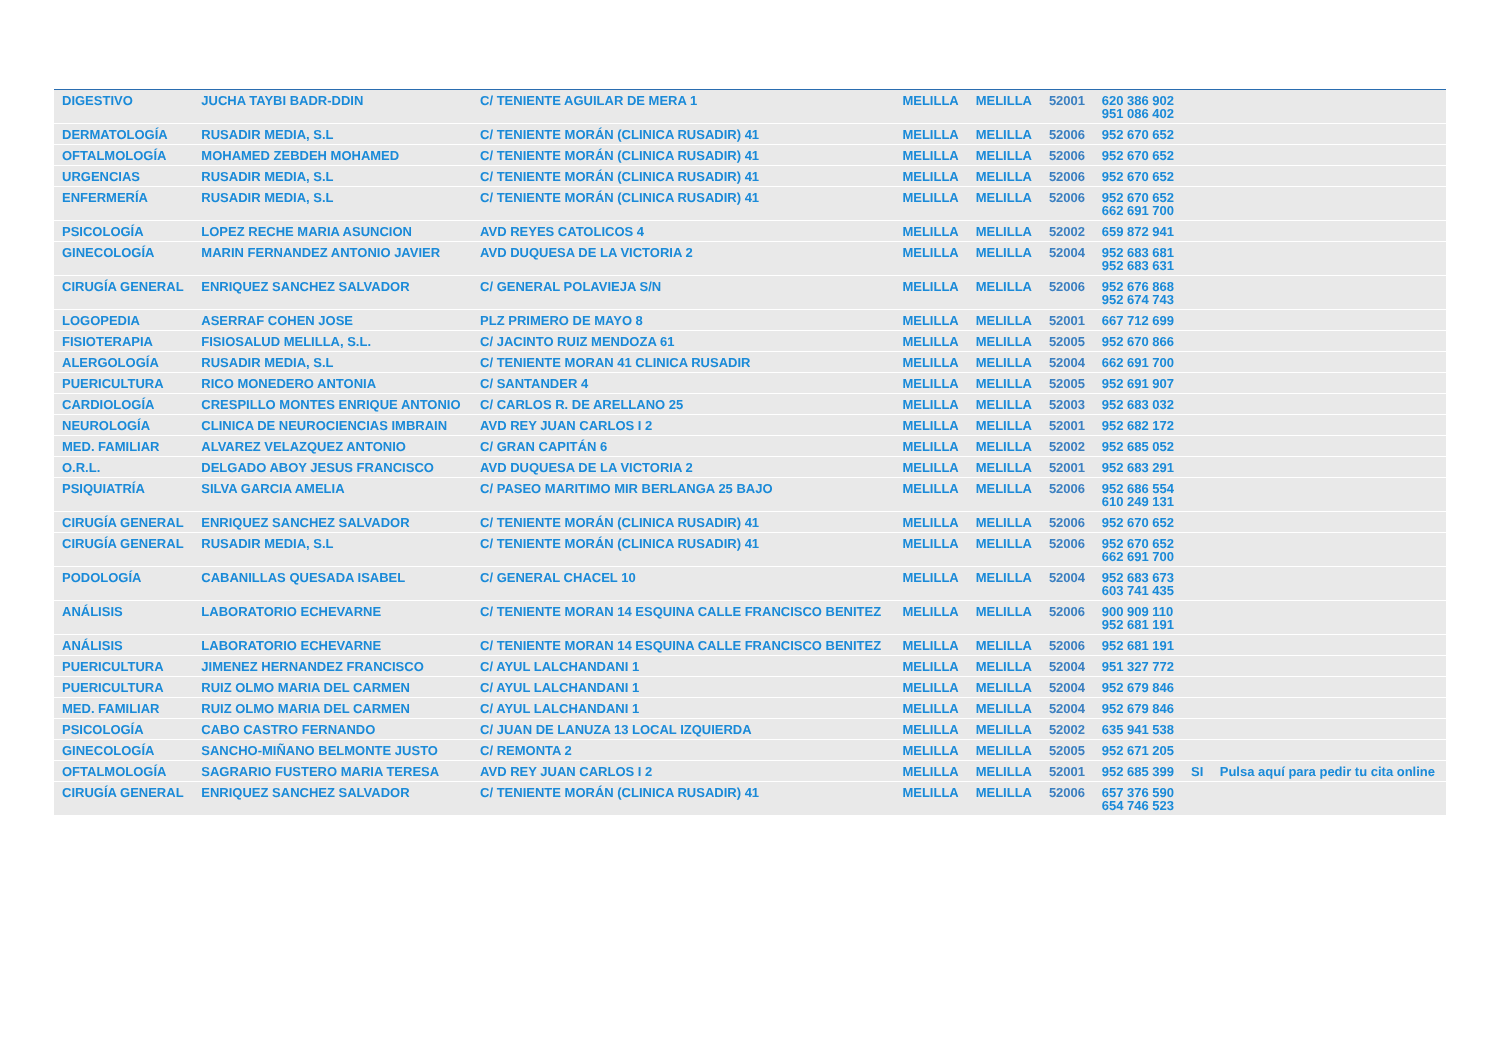| DIGESTIVO | JUCHA TAYBI BADR-DDIN | C/ TENIENTE AGUILAR DE MERA 1 | MELILLA | MELILLA | 52001 | 620 386 902 951 086 402 | | |
| DERMATOLOGÍA | RUSADIR MEDIA, S.L | C/ TENIENTE MORÁN (CLINICA RUSADIR) 41 | MELILLA | MELILLA | 52006 | 952 670 652 | | |
| OFTALMOLOGÍA | MOHAMED ZEBDEH MOHAMED | C/ TENIENTE MORÁN (CLINICA RUSADIR) 41 | MELILLA | MELILLA | 52006 | 952 670 652 | | |
| URGENCIAS | RUSADIR MEDIA, S.L | C/ TENIENTE MORÁN (CLINICA RUSADIR) 41 | MELILLA | MELILLA | 52006 | 952 670 652 | | |
| ENFERMERÍA | RUSADIR MEDIA, S.L | C/ TENIENTE MORÁN (CLINICA RUSADIR) 41 | MELILLA | MELILLA | 52006 | 952 670 652 662 691 700 | | |
| PSICOLOGÍA | LOPEZ RECHE MARIA ASUNCION | AVD REYES CATOLICOS 4 | MELILLA | MELILLA | 52002 | 659 872 941 | | |
| GINECOLOGÍA | MARIN FERNANDEZ ANTONIO JAVIER | AVD DUQUESA DE LA VICTORIA 2 | MELILLA | MELILLA | 52004 | 952 683 681 952 683 631 | | |
| CIRUGÍA GENERAL | ENRIQUEZ SANCHEZ SALVADOR | C/ GENERAL POLAVIEJA S/N | MELILLA | MELILLA | 52006 | 952 676 868 952 674 743 | | |
| LOGOPEDIA | ASERRAF COHEN JOSE | PLZ PRIMERO DE MAYO 8 | MELILLA | MELILLA | 52001 | 667 712 699 | | |
| FISIOTERAPIA | FISIOSALUD MELILLA, S.L. | C/ JACINTO RUIZ MENDOZA 61 | MELILLA | MELILLA | 52005 | 952 670 866 | | |
| ALERGOLOGÍA | RUSADIR MEDIA, S.L | C/ TENIENTE MORAN 41 CLINICA RUSADIR | MELILLA | MELILLA | 52004 | 662 691 700 | | |
| PUERICULTURA | RICO MONEDERO ANTONIA | C/ SANTANDER 4 | MELILLA | MELILLA | 52005 | 952 691 907 | | |
| CARDIOLOGÍA | CRESPILLO MONTES ENRIQUE ANTONIO | C/ CARLOS R. DE ARELLANO 25 | MELILLA | MELILLA | 52003 | 952 683 032 | | |
| NEUROLOGÍA | CLINICA DE NEUROCIENCIAS IMBRAIN | AVD REY JUAN CARLOS I 2 | MELILLA | MELILLA | 52001 | 952 682 172 | | |
| MED. FAMILIAR | ALVAREZ VELAZQUEZ ANTONIO | C/ GRAN CAPITÁN 6 | MELILLA | MELILLA | 52002 | 952 685 052 | | |
| O.R.L. | DELGADO ABOY JESUS FRANCISCO | AVD DUQUESA DE LA VICTORIA 2 | MELILLA | MELILLA | 52001 | 952 683 291 | | |
| PSIQUIATRÍA | SILVA GARCIA AMELIA | C/ PASEO MARITIMO MIR BERLANGA 25 BAJO | MELILLA | MELILLA | 52006 | 952 686 554 610 249 131 | | |
| CIRUGÍA GENERAL | ENRIQUEZ SANCHEZ SALVADOR | C/ TENIENTE MORÁN (CLINICA RUSADIR) 41 | MELILLA | MELILLA | 52006 | 952 670 652 | | |
| CIRUGÍA GENERAL | RUSADIR MEDIA, S.L | C/ TENIENTE MORÁN (CLINICA RUSADIR) 41 | MELILLA | MELILLA | 52006 | 952 670 652 662 691 700 | | |
| PODOLOGÍA | CABANILLAS QUESADA ISABEL | C/ GENERAL CHACEL 10 | MELILLA | MELILLA | 52004 | 952 683 673 603 741 435 | | |
| ANÁLISIS | LABORATORIO ECHEVARNE | C/ TENIENTE MORAN 14 ESQUINA CALLE FRANCISCO BENITEZ | MELILLA | MELILLA | 52006 | 900 909 110 952 681 191 | | |
| ANÁLISIS | LABORATORIO ECHEVARNE | C/ TENIENTE MORAN 14 ESQUINA CALLE FRANCISCO BENITEZ | MELILLA | MELILLA | 52006 | 952 681 191 | | |
| PUERICULTURA | JIMENEZ HERNANDEZ FRANCISCO | C/ AYUL LALCHANDANI 1 | MELILLA | MELILLA | 52004 | 951 327 772 | | |
| PUERICULTURA | RUIZ OLMO MARIA DEL CARMEN | C/ AYUL LALCHANDANI 1 | MELILLA | MELILLA | 52004 | 952 679 846 | | |
| MED. FAMILIAR | RUIZ OLMO MARIA DEL CARMEN | C/ AYUL LALCHANDANI 1 | MELILLA | MELILLA | 52004 | 952 679 846 | | |
| PSICOLOGÍA | CABO CASTRO FERNANDO | C/ JUAN DE LANUZA 13 LOCAL IZQUIERDA | MELILLA | MELILLA | 52002 | 635 941 538 | | |
| GINECOLOGÍA | SANCHO-MIÑANO BELMONTE JUSTO | C/ REMONTA 2 | MELILLA | MELILLA | 52005 | 952 671 205 | | |
| OFTALMOLOGÍA | SAGRARIO FUSTERO MARIA TERESA | AVD REY JUAN CARLOS I 2 | MELILLA | MELILLA | 52001 | 952 685 399 | SI | Pulsa aquí para pedir tu cita online |
| CIRUGÍA GENERAL | ENRIQUEZ SANCHEZ SALVADOR | C/ TENIENTE MORÁN (CLINICA RUSADIR) 41 | MELILLA | MELILLA | 52006 | 657 376 590 654 746 523 | | |